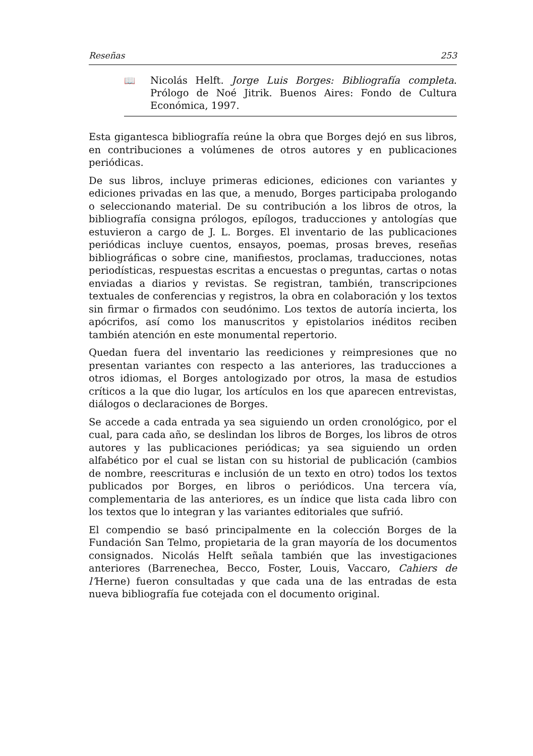Reseñas 253
📖 Nicolás Helft. Jorge Luis Borges: Bibliografía completa. Prólogo de Noé Jitrik. Buenos Aires: Fondo de Cultura Económica, 1997.
Esta gigantesca bibliografía reúne la obra que Borges dejó en sus libros, en contribuciones a volúmenes de otros autores y en publicaciones periódicas.
De sus libros, incluye primeras ediciones, ediciones con variantes y ediciones privadas en las que, a menudo, Borges participaba prologando o seleccionando material. De su contribución a los libros de otros, la bibliografía consigna prólogos, epílogos, traducciones y antologías que estuvieron a cargo de J. L. Borges. El inventario de las publicaciones periódicas incluye cuentos, ensayos, poemas, prosas breves, reseñas bibliográficas o sobre cine, manifiestos, proclamas, traducciones, notas periodísticas, respuestas escritas a encuestas o preguntas, cartas o notas enviadas a diarios y revistas. Se registran, también, transcripciones textuales de conferencias y registros, la obra en colaboración y los textos sin firmar o firmados con seudónimo. Los textos de autoría incierta, los apócrifos, así como los manuscritos y epistolarios inéditos reciben también atención en este monumental repertorio.
Quedan fuera del inventario las reediciones y reimpresiones que no presentan variantes con respecto a las anteriores, las traducciones a otros idiomas, el Borges antologizado por otros, la masa de estudios críticos a la que dio lugar, los artículos en los que aparecen entrevistas, diálogos o declaraciones de Borges.
Se accede a cada entrada ya sea siguiendo un orden cronológico, por el cual, para cada año, se deslindan los libros de Borges, los libros de otros autores y las publicaciones periódicas; ya sea siguiendo un orden alfabético por el cual se listan con su historial de publicación (cambios de nombre, reescrituras e inclusión de un texto en otro) todos los textos publicados por Borges, en libros o periódicos. Una tercera vía, complementaria de las anteriores, es un índice que lista cada libro con los textos que lo integran y las variantes editoriales que sufrió.
El compendio se basó principalmente en la colección Borges de la Fundación San Telmo, propietaria de la gran mayoría de los documentos consignados. Nicolás Helft señala también que las investigaciones anteriores (Barrenechea, Becco, Foster, Louis, Vaccaro, Cahiers de l’Herne) fueron consultadas y que cada una de las entradas de esta nueva bibliografía fue cotejada con el documento original.